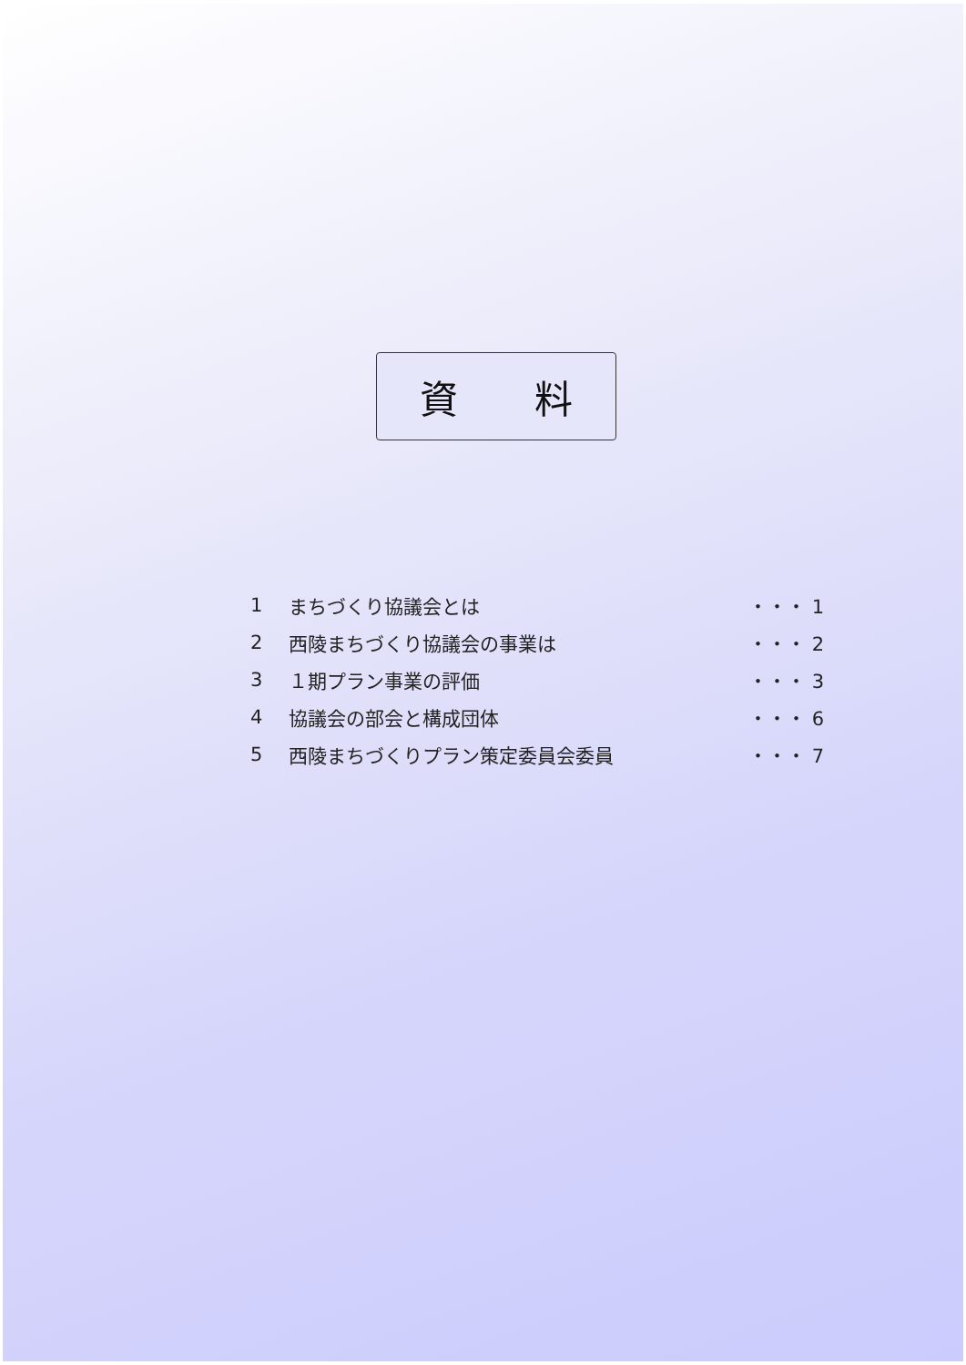資  料
1 まちづくり協議会とは ・・・ 1
2 西陵まちづくり協議会の事業は ・・・ 2
3 １期プラン事業の評価 ・・・ 3
4 協議会の部会と構成団体 ・・・ 6
5 西陵まちづくりプラン策定委員会委員 ・・・ 7